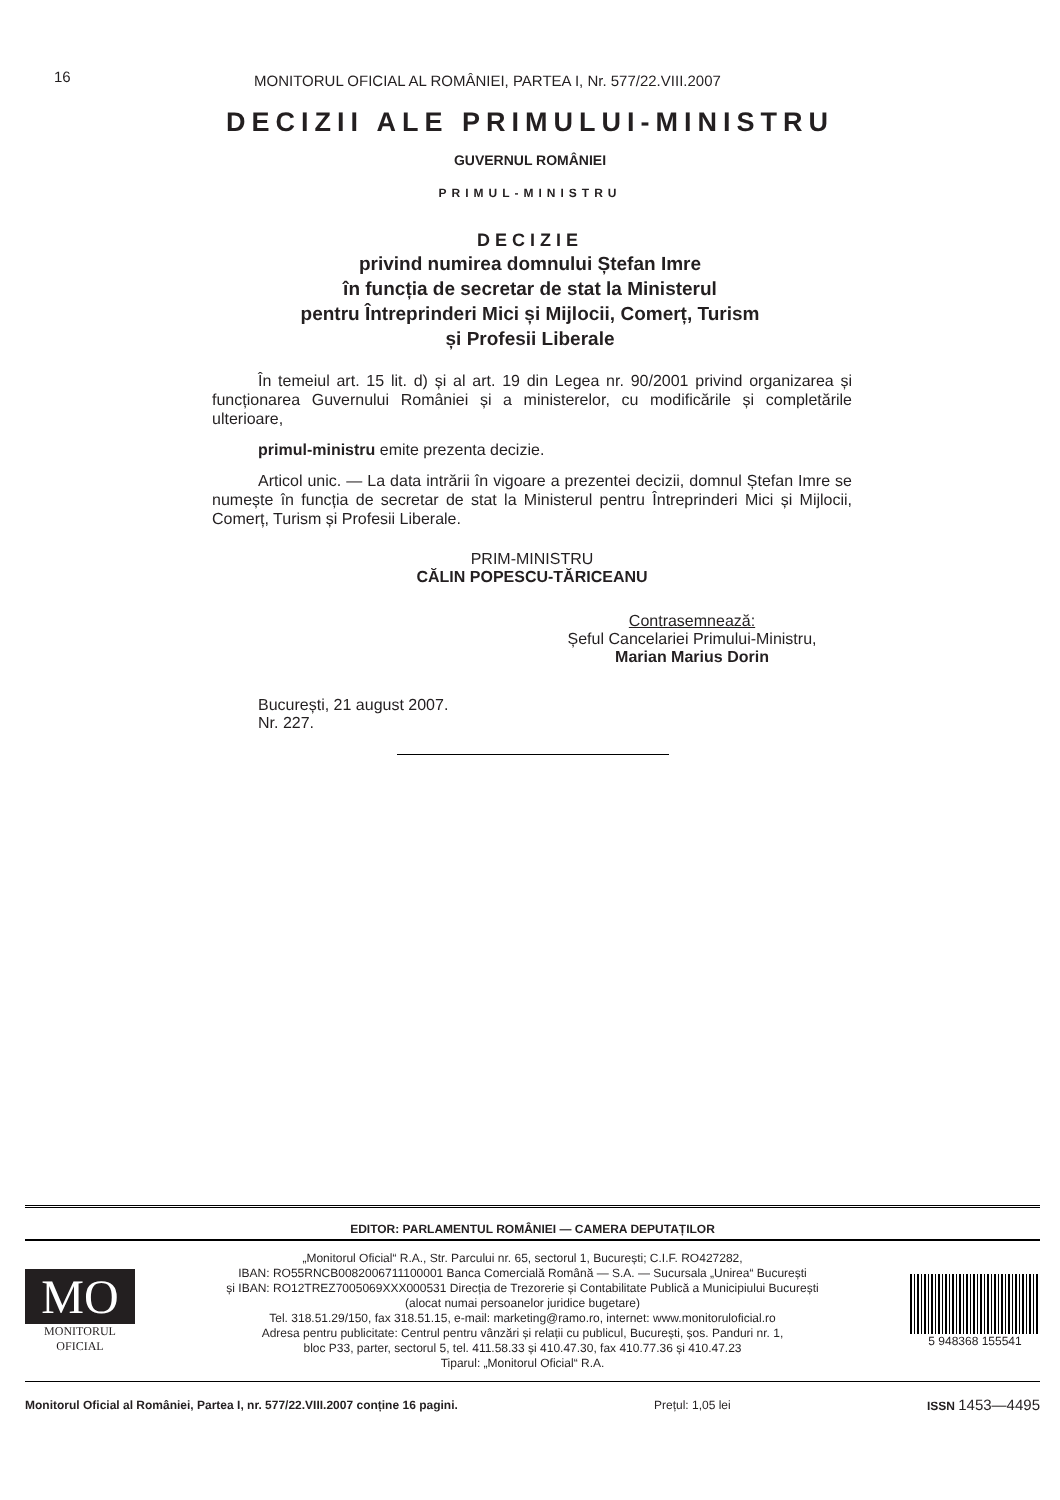16 MONITORUL OFICIAL AL ROMÂNIEI, PARTEA I, Nr. 577/22.VIII.2007
DECIZII ALE PRIMULUI-MINISTRU
GUVERNUL ROMÂNIEI
PRIMUL-MINISTRU
DECIZIE
privind numirea domnului Ștefan Imre
în funcția de secretar de stat la Ministerul
pentru Întreprinderi Mici și Mijlocii, Comerț, Turism
și Profesii Liberale
În temeiul art. 15 lit. d) și al art. 19 din Legea nr. 90/2001 privind organizarea și funcționarea Guvernului României și a ministerelor, cu modificările și completările ulterioare,
primul-ministru emite prezenta decizie.
Articol unic. — La data intrării în vigoare a prezentei decizii, domnul Ștefan Imre se numește în funcția de secretar de stat la Ministerul pentru Întreprinderi Mici și Mijlocii, Comerț, Turism și Profesii Liberale.
PRIM-MINISTRU
CĂLIN POPESCU-TĂRICEANU
Contrasemnează:
Șeful Cancelariei Primului-Ministru,
Marian Marius Dorin
București, 21 august 2007.
Nr. 227.
EDITOR: PARLAMENTUL ROMÂNIEI — CAMERA DEPUTAȚILOR
MO
MONITORUL
OFICIAL
„Monitorul Oficial“ R.A., Str. Parcului nr. 65, sectorul 1, București; C.I.F. RO427282,
IBAN: RO55RNCB0082006711100001 Banca Comercială Română — S.A. — Sucursala „Unirea“ București
și IBAN: RO12TREZ7005069XXX000531 Direcția de Trezorerie și Contabilitate Publică a Municipiului București
(alocat numai persoanelor juridice bugetare)
Tel. 318.51.29/150, fax 318.51.15, e-mail: marketing@ramo.ro, internet: www.monitoruloficial.ro
Adresa pentru publicitate: Centrul pentru vânzări și relații cu publicul, București, șos. Panduri nr. 1,
bloc P33, parter, sectorul 5, tel. 411.58.33 și 410.47.30, fax 410.77.36 și 410.47.23
Tiparul: „Monitorul Oficial“ R.A.
5 948368 155541
Monitorul Oficial al României, Partea I, nr. 577/22.VIII.2007 conține 16 pagini. Prețul: 1,05 lei ISSN 1453—4495